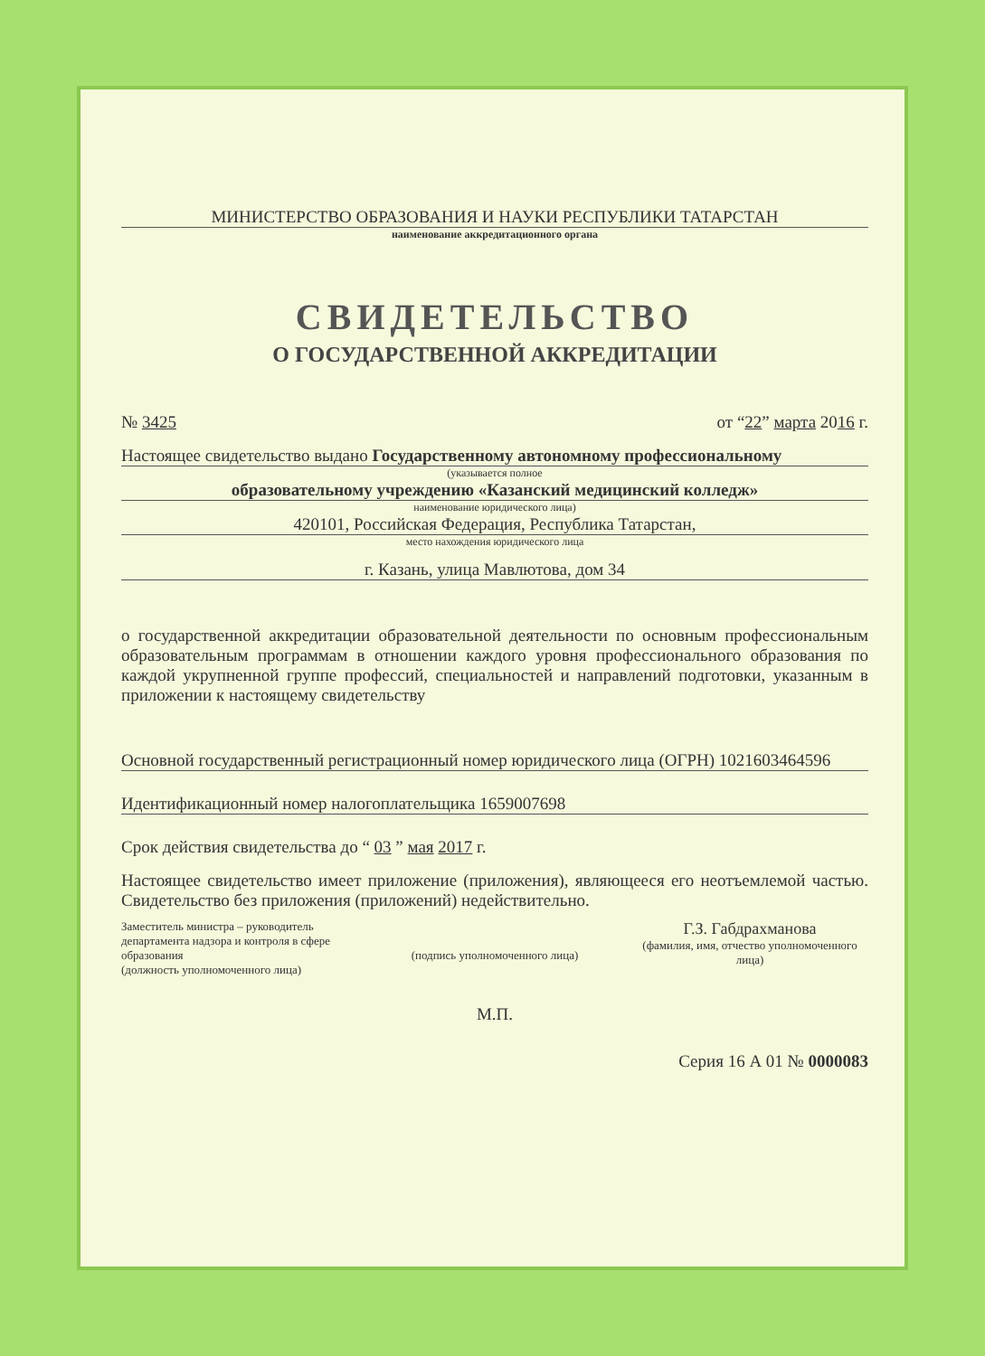МИНИСТЕРСТВО ОБРАЗОВАНИЯ И НАУКИ РЕСПУБЛИКИ ТАТАРСТАН
наименование аккредитационного органа
СВИДЕТЕЛЬСТВО
О ГОСУДАРСТВЕННОЙ АККРЕДИТАЦИИ
№ 3425 от “22” марта 2016 г.
Настоящее свидетельство выдано Государственному автономному профессиональному
(указывается полное
образовательному учреждению «Казанский медицинский колледж»
наименование юридического лица)
420101, Российская Федерация, Республика Татарстан,
место нахождения юридического лица
г. Казань, улица Мавлютова, дом 34
о государственной аккредитации образовательной деятельности по основным профессиональным образовательным программам в отношении каждого уровня профессионального образования по каждой укрупненной группе профессий, специальностей и направлений подготовки, указанным в приложении к настоящему свидетельству
Основной государственный регистрационный номер юридического лица (ОГРН) 1021603464596
Идентификационный номер налогоплательщика 1659007698
Срок действия свидетельства до “ 03 ” мая 2017 г.
Настоящее свидетельство имеет приложение (приложения), являющееся его неотъемлемой частью. Свидетельство без приложения (приложений) недействительно.
Заместитель министра – руководитель департамента надзора и контроля в сфере образования
(должность уполномоченного лица)
(подпись уполномоченного лица)
Г.З. Габдрахманова
(фамилия, имя, отчество уполномоченного лица)
М.П.
Серия 16 А 01 № 0000083